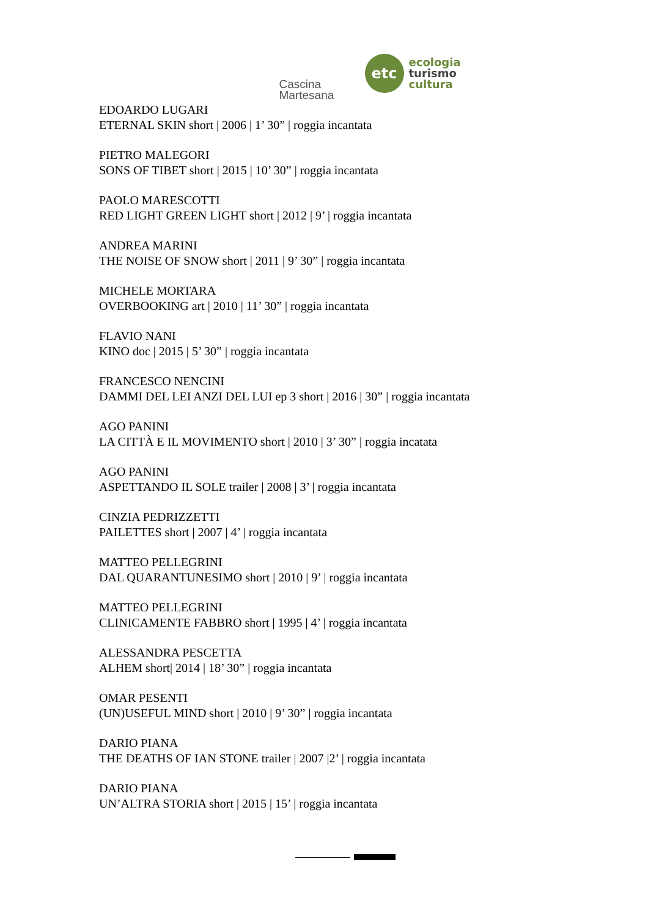Cascina
Martesana
etc
ecologia
turismo
cultura
EDOARDO LUGARI
ETERNAL SKIN short | 2006 | 1’ 30” | roggia incantata
PIETRO MALEGORI
SONS OF TIBET short | 2015 | 10’ 30” | roggia incantata
PAOLO MARESCOTTI
RED LIGHT GREEN LIGHT short | 2012 | 9’ | roggia incantata
ANDREA MARINI
THE NOISE OF SNOW short | 2011 | 9’ 30” | roggia incantata
MICHELE MORTARA
OVERBOOKING art | 2010 | 11’ 30” | roggia incantata
FLAVIO NANI
KINO doc | 2015 | 5’ 30” | roggia incantata
FRANCESCO NENCINI
DAMMI DEL LEI ANZI DEL LUI ep 3 short | 2016 | 30” | roggia incantata
AGO PANINI
LA CITTÀ E IL MOVIMENTO short | 2010 | 3’ 30” | roggia incatata
AGO PANINI
ASPETTANDO IL SOLE trailer | 2008 | 3’ | roggia incantata
CINZIA PEDRIZZETTI
PAILETTES short | 2007 | 4’ | roggia incantata
MATTEO PELLEGRINI
DAL QUARANTUNESIMO short | 2010 | 9’ | roggia incantata
MATTEO PELLEGRINI
CLINICAMENTE FABBRO short | 1995 | 4’ | roggia incantata
ALESSANDRA PESCETTA
ALHEM short| 2014 | 18’ 30” | roggia incantata
OMAR PESENTI
(UN)USEFUL MIND short | 2010 | 9’ 30” | roggia incantata
DARIO PIANA
THE DEATHS OF IAN STONE trailer | 2007 |2’ | roggia incantata
DARIO PIANA
UN’ALTRA STORIA short | 2015 | 15’ | roggia incantata